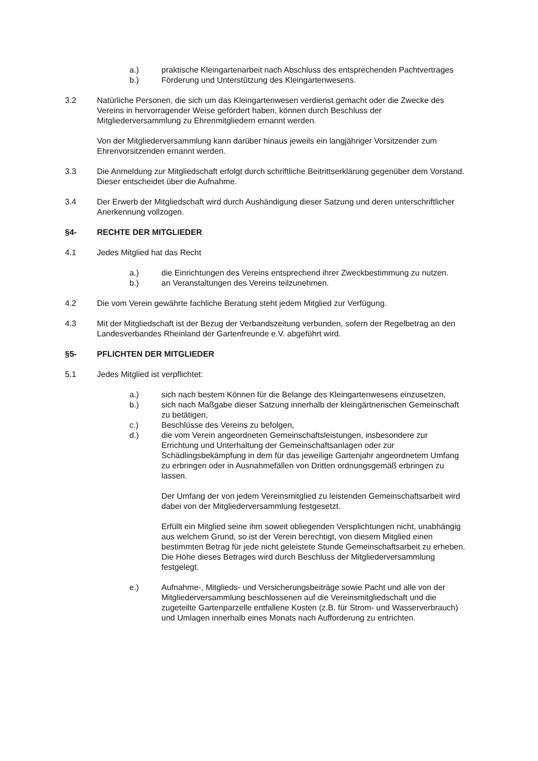a.) praktische Kleingartenarbeit nach Abschluss des entsprechenden Pachtvertrages
b.) Förderung und Unterstützung des Kleingartenwesens.
3.2 Natürliche Personen, die sich um das Kleingartenwesen verdienst gemacht oder die Zwecke des Vereins in hervorragender Weise gefördert haben, können durch Beschluss der Mitgliederversammlung zu Ehrenmitgliedern ernannt werden.
Von der Mitgliederversammlung kann darüber hinaus jeweils ein langjähriger Vorsitzender zum Ehrenvorsitzenden ernannt werden.
3.3 Die Anmeldung zur Mitgliedschaft erfolgt durch schriftliche Beitrittserklärung gegenüber dem Vorstand. Dieser entscheidet über die Aufnahme.
3.4 Der Erwerb der Mitgliedschaft wird durch Aushändigung dieser Satzung und deren unterschriftlicher Anerkennung vollzogen.
§4- RECHTE DER MITGLIEDER
4.1 Jedes Mitglied hat das Recht
a.) die Einrichtungen des Vereins entsprechend ihrer Zweckbestimmung zu nutzen.
b.) an Veranstaltungen des Vereins teilzunehmen.
4.2 Die vom Verein gewährte fachliche Beratung steht jedem Mitglied zur Verfügung.
4.3 Mit der Mitgliedschaft ist der Bezug der Verbandszeitung verbunden, sofern der Regelbetrag an den Landesverbandes Rheinland der Gartenfreunde e.V. abgeführt wird.
§5- PFLICHTEN DER MITGLIEDER
5.1 Jedes Mitglied ist verpflichtet:
a.) sich nach bestem Können für die Belange des Kleingartenwesens einzusetzen,
b.) sich nach Maßgabe dieser Satzung innerhalb der kleingärtnerischen Gemeinschaft zu betätigen,
c.) Beschlüsse des Vereins zu befolgen,
d.) die vom Verein angeordneten Gemeinschaftsleistungen, insbesondere zur Errichtung und Unterhaltung der Gemeinschaftsanlagen oder zur Schädlingsbekämpfung in dem für das jeweilige Gartenjahr angeordnetem Umfang zu erbringen oder in Ausnahmefällen von Dritten ordnungsgemäß erbringen zu lassen.
Der Umfang der von jedem Vereinsmitglied zu leistenden Gemeinschaftsarbeit wird dabei von der Mitgliederversammlung festgesetzt.
Erfüllt ein Mitglied seine ihm soweit obliegenden Versplichtungen nicht, unabhängig aus welchem Grund, so ist der Verein berechtigt, von diesem Mitglied einen bestimmten Betrag für jede nicht geleistete Stunde Gemeinschaftsarbeit zu erheben. Die Höhe dieses Betrages wird durch Beschluss der Mitgliederversammlung festgelegt.
e.) Aufnahme-, Mitglieds- und Versicherungsbeiträge sowie Pacht und alle von der Mitgliederversammlung beschlossenen auf die Vereinsmitgliedschaft und die zugeteilte Gartenparzelle entfallene Kosten (z.B. für Strom- und Wasserverbrauch) und Umlagen innerhalb eines Monats nach Aufforderung zu entrichten.